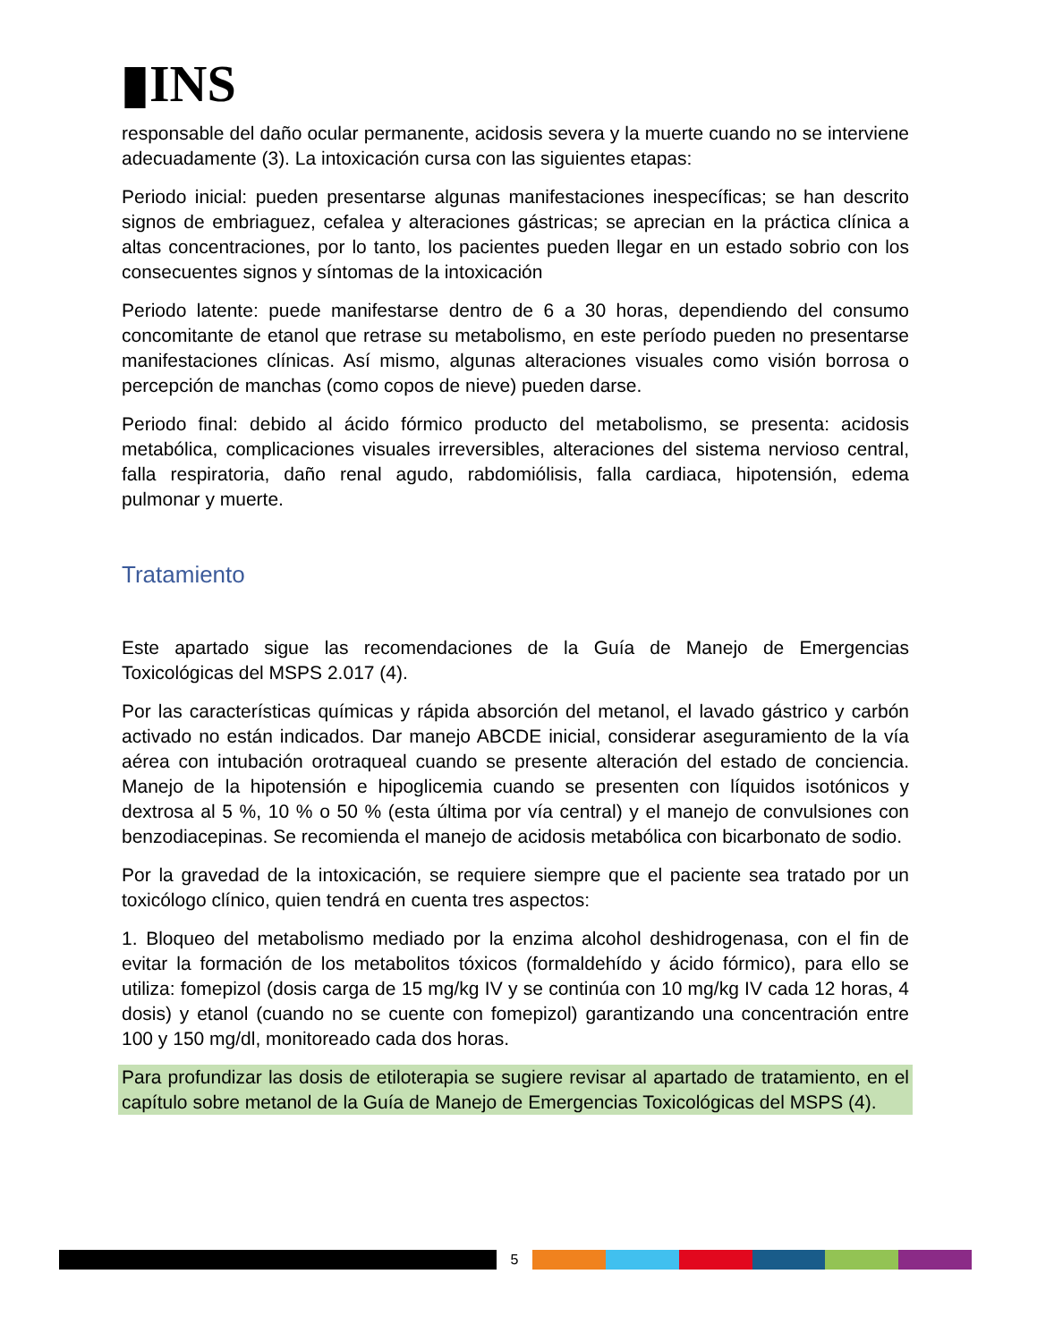▮INS
responsable del daño ocular permanente, acidosis severa y la muerte cuando no se interviene adecuadamente (3). La intoxicación cursa con las siguientes etapas:
Periodo inicial: pueden presentarse algunas manifestaciones inespecíficas; se han descrito signos de embriaguez, cefalea y alteraciones gástricas; se aprecian en la práctica clínica a altas concentraciones, por lo tanto, los pacientes pueden llegar en un estado sobrio con los consecuentes signos y síntomas de la intoxicación
Periodo latente: puede manifestarse dentro de 6 a 30 horas, dependiendo del consumo concomitante de etanol que retrase su metabolismo, en este período pueden no presentarse manifestaciones clínicas. Así mismo, algunas alteraciones visuales como visión borrosa o percepción de manchas (como copos de nieve) pueden darse.
Periodo final: debido al ácido fórmico producto del metabolismo, se presenta: acidosis metabólica, complicaciones visuales irreversibles, alteraciones del sistema nervioso central, falla respiratoria, daño renal agudo, rabdomiólisis, falla cardiaca, hipotensión, edema pulmonar y muerte.
Tratamiento
Este apartado sigue las recomendaciones de la Guía de Manejo de Emergencias Toxicológicas del MSPS 2.017 (4).
Por las características químicas y rápida absorción del metanol, el lavado gástrico y carbón activado no están indicados. Dar manejo ABCDE inicial, considerar aseguramiento de la vía aérea con intubación orotraqueal cuando se presente alteración del estado de conciencia. Manejo de la hipotensión e hipoglicemia cuando se presenten con líquidos isotónicos y dextrosa al 5 %, 10 % o 50 % (esta última por vía central) y el manejo de convulsiones con benzodiacepinas. Se recomienda el manejo de acidosis metabólica con bicarbonato de sodio.
Por la gravedad de la intoxicación, se requiere siempre que el paciente sea tratado por un toxicólogo clínico, quien tendrá en cuenta tres aspectos:
1. Bloqueo del metabolismo mediado por la enzima alcohol deshidrogenasa, con el fin de evitar la formación de los metabolitos tóxicos (formaldehído y ácido fórmico), para ello se utiliza: fomepizol (dosis carga de 15 mg/kg IV y se continúa con 10 mg/kg IV cada 12 horas, 4 dosis) y etanol (cuando no se cuente con fomepizol) garantizando una concentración entre 100 y 150 mg/dl, monitoreado cada dos horas.
Para profundizar las dosis de etiloterapia se sugiere revisar al apartado de tratamiento, en el capítulo sobre metanol de la Guía de Manejo de Emergencias Toxicológicas del MSPS (4).
5